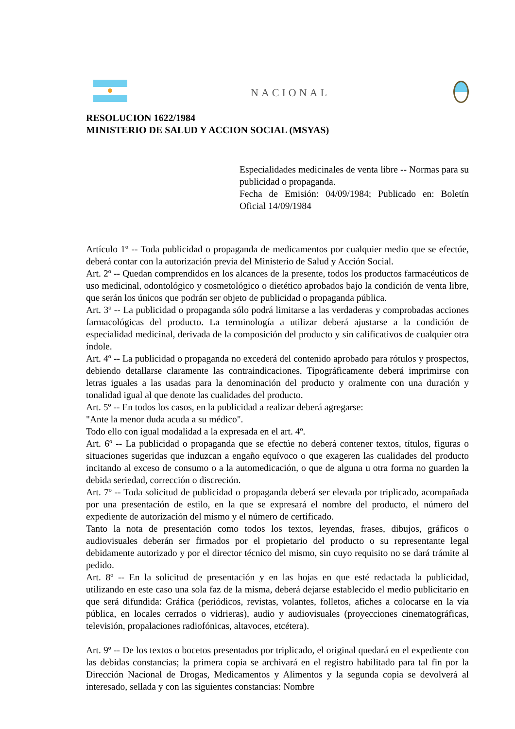NACIONAL
RESOLUCION 1622/1984
MINISTERIO DE SALUD Y ACCION SOCIAL (MSYAS)
Especialidades medicinales de venta libre -- Normas para su publicidad o propaganda.
Fecha de Emisión: 04/09/1984; Publicado en: Boletín Oficial 14/09/1984
Artículo 1º -- Toda publicidad o propaganda de medicamentos por cualquier medio que se efectúe, deberá contar con la autorización previa del Ministerio de Salud y Acción Social.
Art. 2º -- Quedan comprendidos en los alcances de la presente, todos los productos farmacéuticos de uso medicinal, odontológico y cosmetológico o dietético aprobados bajo la condición de venta libre, que serán los únicos que podrán ser objeto de publicidad o propaganda pública.
Art. 3º -- La publicidad o propaganda sólo podrá limitarse a las verdaderas y comprobadas acciones farmacológicas del producto. La terminología a utilizar deberá ajustarse a la condición de especialidad medicinal, derivada de la composición del producto y sin calificativos de cualquier otra índole.
Art. 4º -- La publicidad o propaganda no excederá del contenido aprobado para rótulos y prospectos, debiendo detallarse claramente las contraindicaciones. Tipográficamente deberá imprimirse con letras iguales a las usadas para la denominación del producto y oralmente con una duración y tonalidad igual al que denote las cualidades del producto.
Art. 5º -- En todos los casos, en la publicidad a realizar deberá agregarse:
"Ante la menor duda acuda a su médico".
Todo ello con igual modalidad a la expresada en el art. 4º.
Art. 6º -- La publicidad o propaganda que se efectúe no deberá contener textos, títulos, figuras o situaciones sugeridas que induzcan a engaño equívoco o que exageren las cualidades del producto incitando al exceso de consumo o a la automedicación, o que de alguna u otra forma no guarden la debida seriedad, corrección o discreción.
Art. 7º -- Toda solicitud de publicidad o propaganda deberá ser elevada por triplicado, acompañada por una presentación de estilo, en la que se expresará el nombre del producto, el número del expediente de autorización del mismo y el número de certificado.
Tanto la nota de presentación como todos los textos, leyendas, frases, dibujos, gráficos o audiovisuales deberán ser firmados por el propietario del producto o su representante legal debidamente autorizado y por el director técnico del mismo, sin cuyo requisito no se dará trámite al pedido.
Art. 8º -- En la solicitud de presentación y en las hojas en que esté redactada la publicidad, utilizando en este caso una sola faz de la misma, deberá dejarse establecido el medio publicitario en que será difundida: Gráfica (periódicos, revistas, volantes, folletos, afiches a colocarse en la vía pública, en locales cerrados o vidrieras), audio y audiovisuales (proyecciones cinematográficas, televisión, propalaciones radiofónicas, altavoces, etcétera).
Art. 9º -- De los textos o bocetos presentados por triplicado, el original quedará en el expediente con las debidas constancias; la primera copia se archivará en el registro habilitado para tal fin por la Dirección Nacional de Drogas, Medicamentos y Alimentos y la segunda copia se devolverá al interesado, sellada y con las siguientes constancias: Nombre